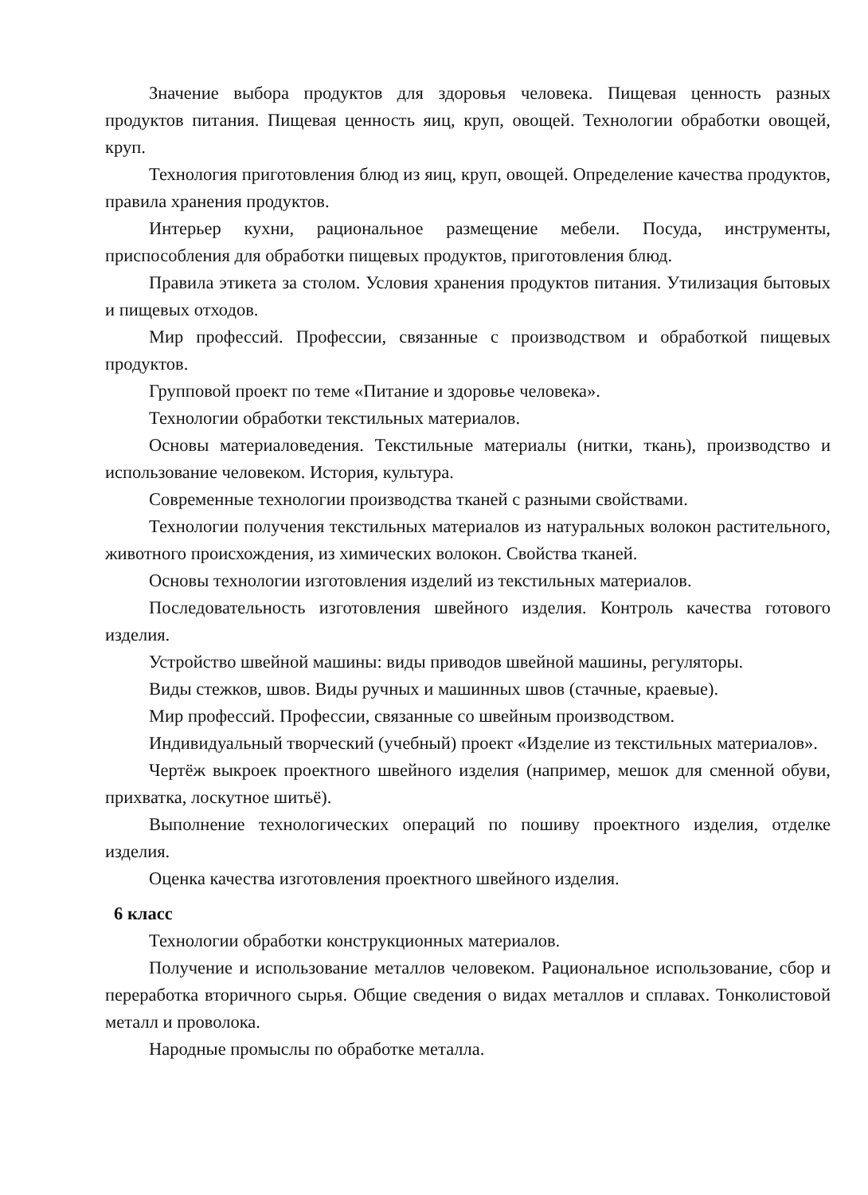Значение выбора продуктов для здоровья человека. Пищевая ценность разных продуктов питания. Пищевая ценность яиц, круп, овощей. Технологии обработки овощей, круп.
Технология приготовления блюд из яиц, круп, овощей. Определение качества продуктов, правила хранения продуктов.
Интерьер кухни, рациональное размещение мебели. Посуда, инструменты, приспособления для обработки пищевых продуктов, приготовления блюд.
Правила этикета за столом. Условия хранения продуктов питания. Утилизация бытовых и пищевых отходов.
Мир профессий. Профессии, связанные с производством и обработкой пищевых продуктов.
Групповой проект по теме «Питание и здоровье человека».
Технологии обработки текстильных материалов.
Основы материаловедения. Текстильные материалы (нитки, ткань), производство и использование человеком. История, культура.
Современные технологии производства тканей с разными свойствами.
Технологии получения текстильных материалов из натуральных волокон растительного, животного происхождения, из химических волокон. Свойства тканей.
Основы технологии изготовления изделий из текстильных материалов.
Последовательность изготовления швейного изделия. Контроль качества готового изделия.
Устройство швейной машины: виды приводов швейной машины, регуляторы.
Виды стежков, швов. Виды ручных и машинных швов (стачные, краевые).
Мир профессий. Профессии, связанные со швейным производством.
Индивидуальный творческий (учебный) проект «Изделие из текстильных материалов».
Чертёж выкроек проектного швейного изделия (например, мешок для сменной обуви, прихватка, лоскутное шитьё).
Выполнение технологических операций по пошиву проектного изделия, отделке изделия.
Оценка качества изготовления проектного швейного изделия.
6 класс
Технологии обработки конструкционных материалов.
Получение и использование металлов человеком. Рациональное использование, сбор и переработка вторичного сырья. Общие сведения о видах металлов и сплавах. Тонколистовой металл и проволока.
Народные промыслы по обработке металла.